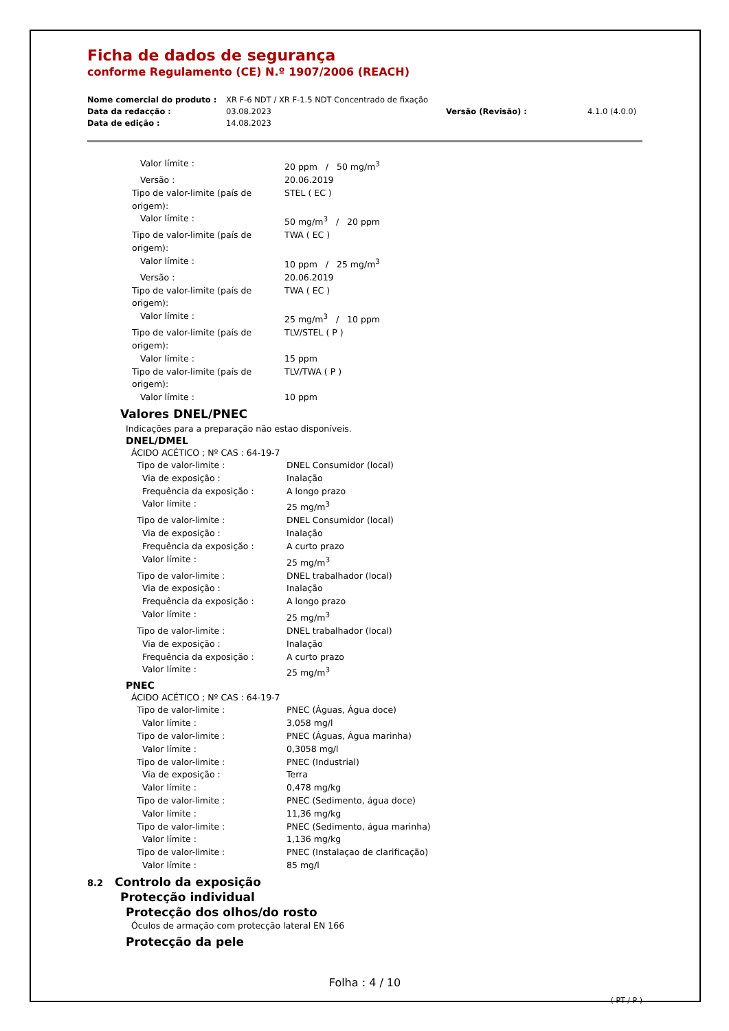Ficha de dados de segurança
conforme Regulamento (CE) N.º 1907/2006 (REACH)
Nome comercial do produto : XR F-6 NDT / XR F-1.5 NDT Concentrado de fixação Data da redacção : 03.08.2023 Versão (Revisão) : 4.1.0 (4.0.0) Data de edição : 14.08.2023
Valor límite : 20 ppm / 50 mg/m<sup>3</sup>
Versão : 20.06.2019
Tipo de valor-limite (país de origem): STEL ( EC )
Valor límite : 50 mg/m<sup>3</sup> / 20 ppm
Tipo de valor-limite (país de origem): TWA ( EC )
Valor límite : 10 ppm / 25 mg/m<sup>3</sup>
Versão : 20.06.2019
Tipo de valor-limite (país de origem): TWA ( EC )
Valor límite : 25 mg/m<sup>3</sup> / 10 ppm
Tipo de valor-limite (país de origem): TLV/STEL ( P )
Valor límite : 15 ppm
Tipo de valor-limite (país de origem): TLV/TWA ( P )
Valor límite : 10 ppm
Valores DNEL/PNEC
Indicações para a preparação não estao disponíveis.
DNEL/DMEL
ÁCIDO ACÉTICO ; Nº CAS : 64-19-7
Tipo de valor-limite : DNEL Consumidor (local)
Via de exposição : Inalação
Frequência da exposição : A longo prazo
Valor límite : 25 mg/m<sup>3</sup>
Tipo de valor-limite : DNEL Consumidor (local)
Via de exposição : Inalação
Frequência da exposição : A curto prazo
Valor límite : 25 mg/m<sup>3</sup>
Tipo de valor-limite : DNEL trabalhador (local)
Via de exposição : Inalação
Frequência da exposição : A longo prazo
Valor límite : 25 mg/m<sup>3</sup>
Tipo de valor-limite : DNEL trabalhador (local)
Via de exposição : Inalação
Frequência da exposição : A curto prazo
Valor límite : 25 mg/m<sup>3</sup>
PNEC
ÁCIDO ACÉTICO ; Nº CAS : 64-19-7
Tipo de valor-limite : PNEC (Águas, Água doce)
Valor límite : 3,058 mg/l
Tipo de valor-limite : PNEC (Águas, Água marinha)
Valor límite : 0,3058 mg/l
Tipo de valor-limite : PNEC (Industrial)
Via de exposição : Terra
Valor límite : 0,478 mg/kg
Tipo de valor-limite : PNEC (Sedimento, água doce)
Valor límite : 11,36 mg/kg
Tipo de valor-limite : PNEC (Sedimento, água marinha)
Valor límite : 1,136 mg/kg
Tipo de valor-limite : PNEC (Instalaçao de clarificação)
Valor límite : 85 mg/l
8.2 Controlo da exposição
Protecção individual
Protecção dos olhos/do rosto
Óculos de armação com protecção lateral EN 166
Protecção da pele
Folha : 4 / 10
( PT / P )